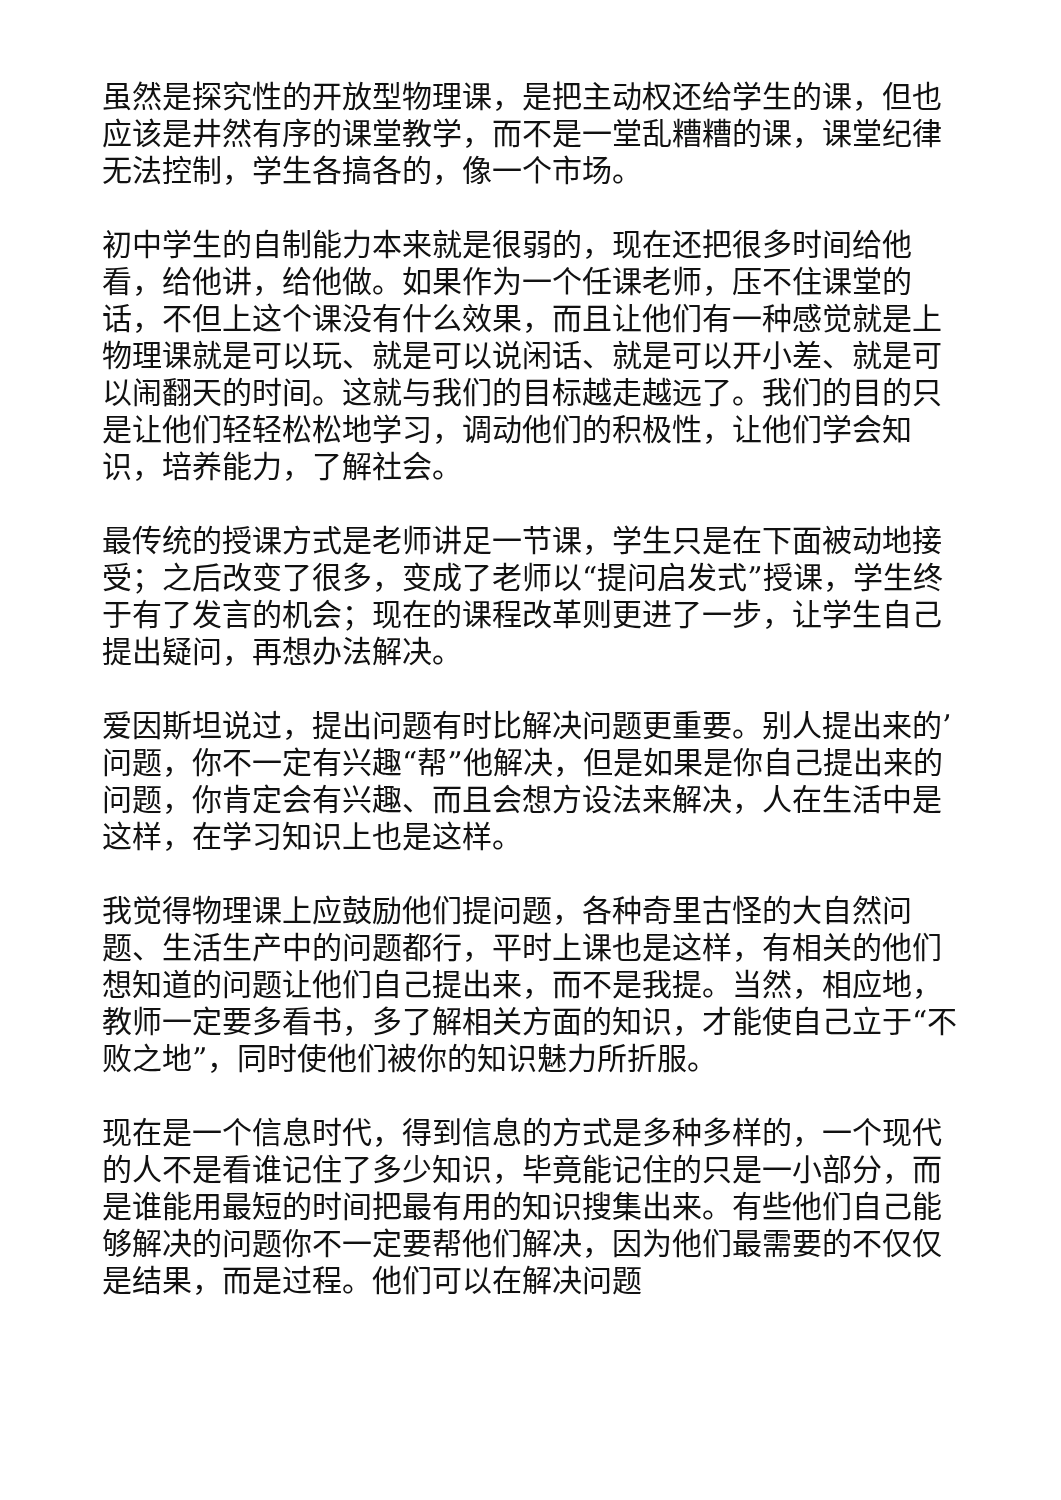虽然是探究性的开放型物理课，是把主动权还给学生的课，但也应该是井然有序的课堂教学，而不是一堂乱糟糟的课，课堂纪律无法控制，学生各搞各的，像一个市场。
初中学生的自制能力本来就是很弱的，现在还把很多时间给他看，给他讲，给他做。如果作为一个任课老师，压不住课堂的话，不但上这个课没有什么效果，而且让他们有一种感觉就是上物理课就是可以玩、就是可以说闲话、就是可以开小差、就是可以闹翻天的时间。这就与我们的目标越走越远了。我们的目的只是让他们轻轻松松地学习，调动他们的积极性，让他们学会知识，培养能力，了解社会。
最传统的授课方式是老师讲足一节课，学生只是在下面被动地接受；之后改变了很多，变成了老师以“提问启发式”授课，学生终于有了发言的机会；现在的课程改革则更进了一步，让学生自己提出疑问，再想办法解决。
爱因斯坦说过，提出问题有时比解决问题更重要。别人提出来的’问题，你不一定有兴趣“帮”他解决，但是如果是你自己提出来的问题，你肯定会有兴趣、而且会想方设法来解决，人在生活中是这样，在学习知识上也是这样。
我觉得物理课上应鼓励他们提问题，各种奇里古怪的大自然问题、生活生产中的问题都行，平时上课也是这样，有相关的他们想知道的问题让他们自己提出来，而不是我提。当然，相应地，教师一定要多看书，多了解相关方面的知识，才能使自己立于“不败之地”，同时使他们被你的知识魅力所折服。
现在是一个信息时代，得到信息的方式是多种多样的，一个现代的人不是看谁记住了多少知识，毕竟能记住的只是一小部分，而是谁能用最短的时间把最有用的知识搜集出来。有些他们自己能够解决的问题你不一定要帮他们解决，因为他们最需要的不仅仅是结果，而是过程。他们可以在解决问题